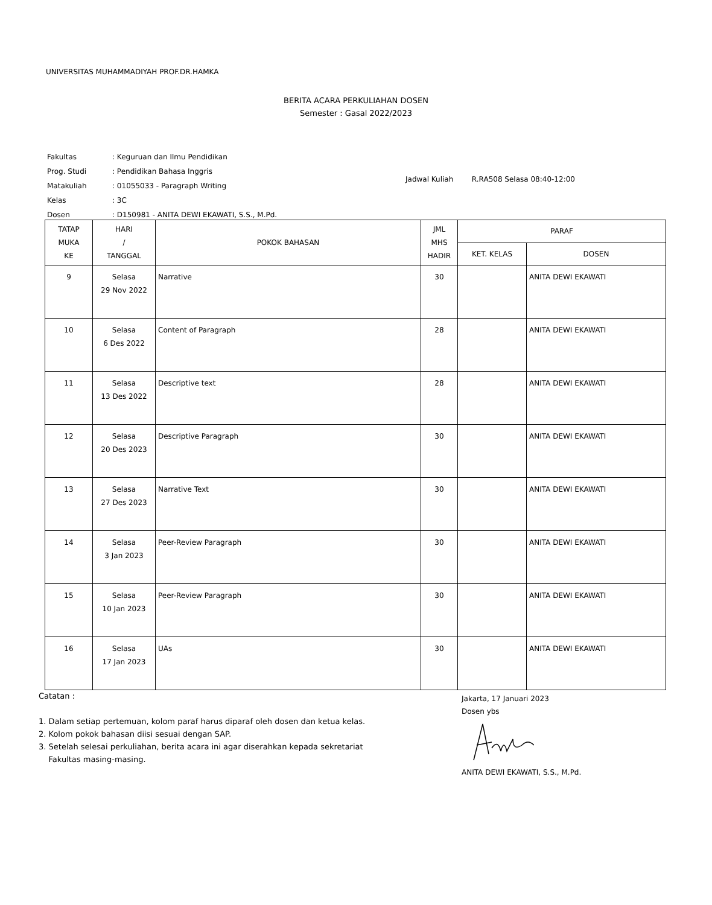UNIVERSITAS MUHAMMADIYAH PROF.DR.HAMKA
BERITA ACARA PERKULIAHAN DOSEN
Semester : Gasal 2022/2023
| Fakultas | : Keguruan dan Ilmu Pendidikan |
| Prog. Studi | : Pendidikan Bahasa Inggris |
| Matakuliah | : 01055033 - Paragraph Writing |
| Kelas | : 3C |
| Dosen | : D150981 - ANITA DEWI EKAWATI, S.S., M.Pd. |
Jadwal Kuliah R.RA508 Selasa 08:40-12:00
| TATAP MUKA KE | HARI / TANGGAL | POKOK BAHASAN | JML MHS HADIR | PARAF | |
| --- | --- | --- | --- | --- | --- |
| | | | | KET. KELAS | DOSEN |
| 9 | Selasa 29 Nov 2022 | Narrative | 30 | | ANITA DEWI EKAWATI |
| 10 | Selasa 6 Des 2022 | Content of Paragraph | 28 | | ANITA DEWI EKAWATI |
| 11 | Selasa 13 Des 2022 | Descriptive text | 28 | | ANITA DEWI EKAWATI |
| 12 | Selasa 20 Des 2023 | Descriptive Paragraph | 30 | | ANITA DEWI EKAWATI |
| 13 | Selasa 27 Des 2023 | Narrative Text | 30 | | ANITA DEWI EKAWATI |
| 14 | Selasa 3 Jan 2023 | Peer-Review Paragraph | 30 | | ANITA DEWI EKAWATI |
| 15 | Selasa 10 Jan 2023 | Peer-Review Paragraph | 30 | | ANITA DEWI EKAWATI |
| 16 | Selasa 17 Jan 2023 | UAs | 30 | | ANITA DEWI EKAWATI |
Catatan :
1. Dalam setiap pertemuan, kolom paraf harus diparaf oleh dosen dan ketua kelas.
2. Kolom pokok bahasan diisi sesuai dengan SAP.
3. Setelah selesai perkuliahan, berita acara ini agar diserahkan kepada sekretariat
Fakultas masing-masing.
Jakarta, 17 Januari 2023
Dosen ybs ANITA DEWI EKAWATI, S.S., M.Pd.